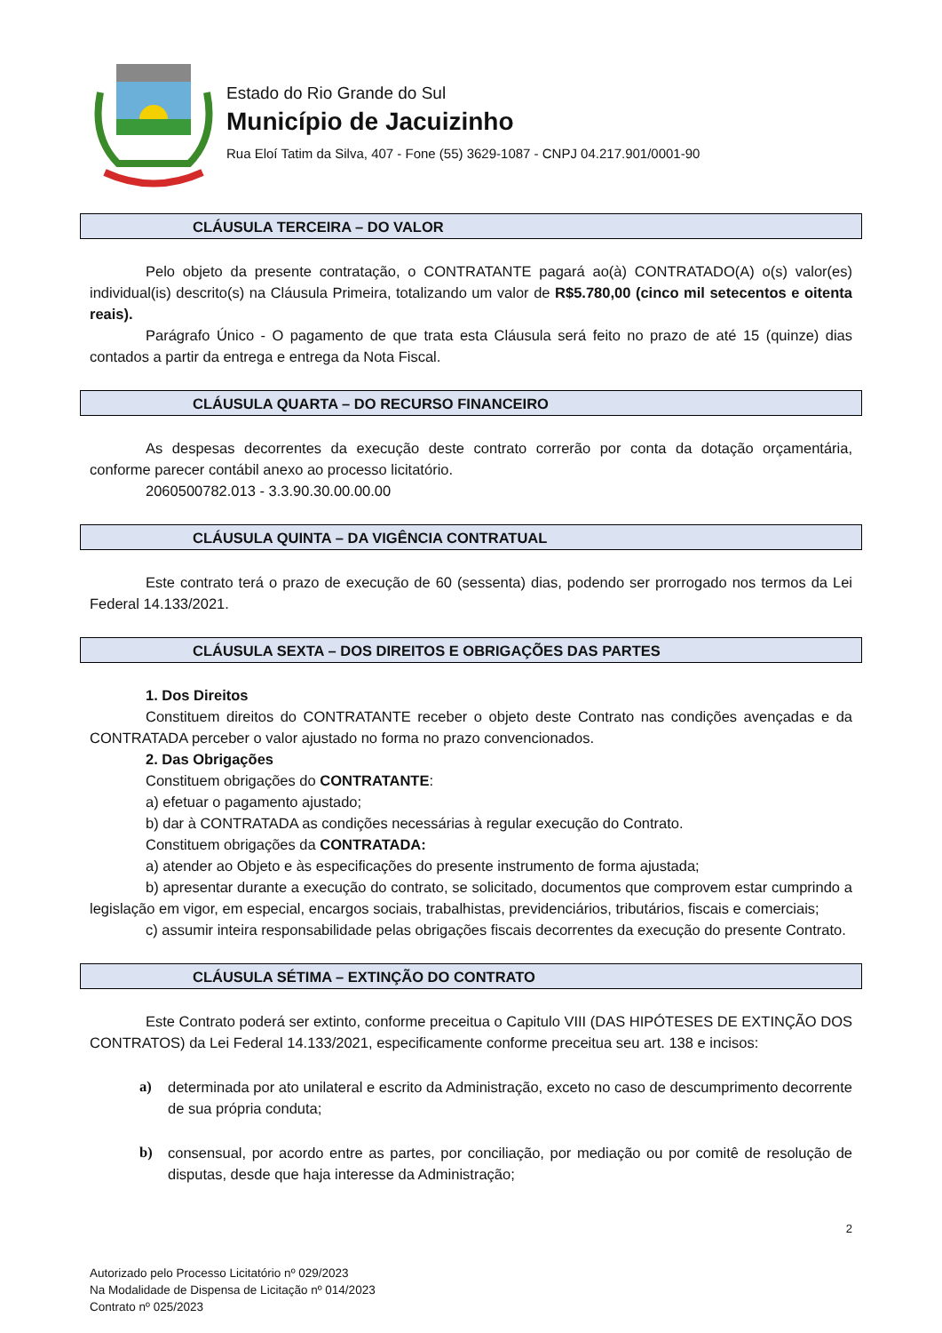Estado do Rio Grande do Sul
Município de Jacuizinho
Rua Eloí Tatim da Silva, 407 - Fone (55) 3629-1087 - CNPJ 04.217.901/0001-90
CLÁUSULA TERCEIRA – DO VALOR
Pelo objeto da presente contratação, o CONTRATANTE pagará ao(à) CONTRATADO(A) o(s) valor(es) individual(is) descrito(s) na Cláusula Primeira, totalizando um valor de R$5.780,00 (cinco mil setecentos e oitenta reais).
Parágrafo Único - O pagamento de que trata esta Cláusula será feito no prazo de até 15 (quinze) dias contados a partir da entrega e entrega da Nota Fiscal.
CLÁUSULA QUARTA – DO RECURSO FINANCEIRO
As despesas decorrentes da execução deste contrato correrão por conta da dotação orçamentária, conforme parecer contábil anexo ao processo licitatório.
2060500782.013 - 3.3.90.30.00.00.00
CLÁUSULA QUINTA – DA VIGÊNCIA CONTRATUAL
Este contrato terá o prazo de execução de 60 (sessenta) dias, podendo ser prorrogado nos termos da Lei Federal 14.133/2021.
CLÁUSULA SEXTA – DOS DIREITOS E OBRIGAÇÕES DAS PARTES
1. Dos Direitos
Constituem direitos do CONTRATANTE receber o objeto deste Contrato nas condições avençadas e da CONTRATADA perceber o valor ajustado no forma no prazo convencionados.
2. Das Obrigações
Constituem obrigações do CONTRATANTE:
a) efetuar o pagamento ajustado;
b) dar à CONTRATADA as condições necessárias à regular execução do Contrato.
Constituem obrigações da CONTRATADA:
a) atender ao Objeto e às especificações do presente instrumento de forma ajustada;
b) apresentar durante a execução do contrato, se solicitado, documentos que comprovem estar cumprindo a legislação em vigor, em especial, encargos sociais, trabalhistas, previdenciários, tributários, fiscais e comerciais;
c) assumir inteira responsabilidade pelas obrigações fiscais decorrentes da execução do presente Contrato.
CLÁUSULA SÉTIMA – EXTINÇÃO DO CONTRATO
Este Contrato poderá ser extinto, conforme preceitua o Capitulo VIII (DAS HIPÓTESES DE EXTINÇÃO DOS CONTRATOS) da Lei Federal 14.133/2021, especificamente conforme preceitua seu art. 138 e incisos:
a) determinada por ato unilateral e escrito da Administração, exceto no caso de descumprimento decorrente de sua própria conduta;
b) consensual, por acordo entre as partes, por conciliação, por mediação ou por comitê de resolução de disputas, desde que haja interesse da Administração;
2
Autorizado pelo Processo Licitatório nº 029/2023
Na Modalidade de Dispensa de Licitação nº 014/2023
Contrato nº 025/2023